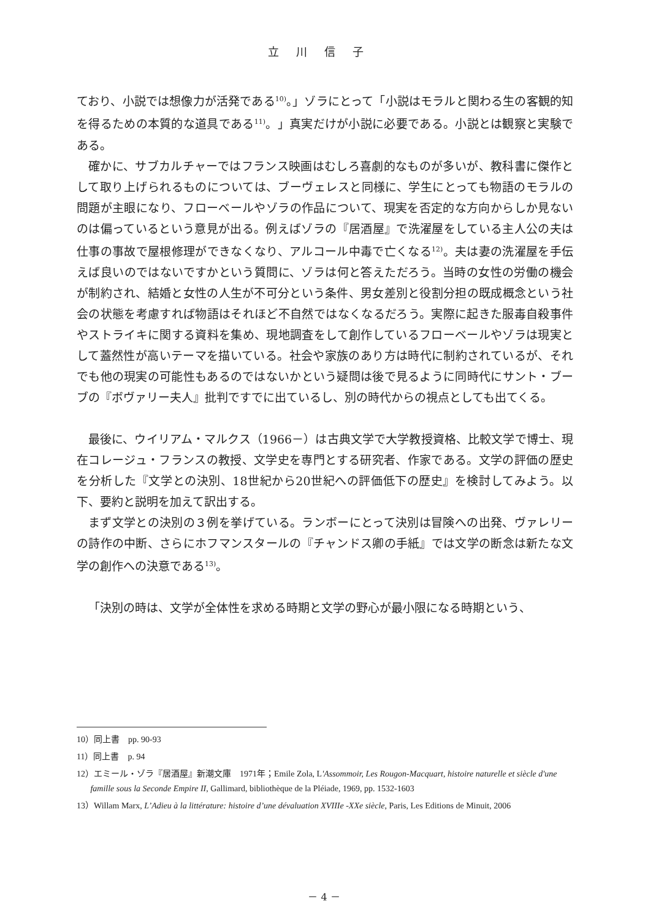立川信子
ており、小説では想像力が活発である<sup>10)</sup>。」ゾラにとって「小説はモラルと関わる生の客観的知を得るための本質的な道具である<sup>11)</sup>。」真実だけが小説に必要である。小説とは観察と実験である。
確かに、サブカルチャーではフランス映画はむしろ喜劇的なものが多いが、教科書に傑作として取り上げられるものについては、ブーヴェレスと同様に、学生にとっても物語のモラルの問題が主眼になり、フローベールやゾラの作品について、現実を否定的な方向からしか見ないのは偏っているという意見が出る。例えばゾラの『居酒屋』で洗濯屋をしている主人公の夫は仕事の事故で屋根修理ができなくなり、アルコール中毒で亡くなる<sup>12)</sup>。夫は妻の洗濯屋を手伝えば良いのではないですかという質問に、ゾラは何と答えただろう。当時の女性の労働の機会が制約され、結婚と女性の人生が不可分という条件、男女差別と役割分担の既成概念という社会の状態を考慮すれば物語はそれほど不自然ではなくなるだろう。実際に起きた服毒自殺事件やストライキに関する資料を集め、現地調査をして創作しているフローベールやゾラは現実として蓋然性が高いテーマを描いている。社会や家族のあり方は時代に制約されているが、それでも他の現実の可能性もあるのではないかという疑問は後で見るように同時代にサント・ブーブの『ボヴァリー夫人』批判ですでに出ているし、別の時代からの視点としても出てくる。
最後に、ウイリアム・マルクス（1966－）は古典文学で大学教授資格、比較文学で博士、現在コレージュ・フランスの教授、文学史を専門とする研究者、作家である。文学の評価の歴史を分析した『文学との決別、18世紀から20世紀への評価低下の歴史』を検討してみよう。以下、要約と説明を加えて訳出する。
まず文学との決別の３例を挙げている。ランボーにとって決別は冒険への出発、ヴァレリーの詩作の中断、さらにホフマンスタールの『チャンドス卿の手紙』では文学の断念は新たな文学の創作への決意である<sup>13)</sup>。
「決別の時は、文学が全体性を求める時期と文学の野心が最小限になる時期という、
10）同上書　pp. 90-93
11）同上書　p. 94
12）エミール・ゾラ『居酒屋』新潮文庫　1971年；Emile Zola, L'Assommoir, Les Rougon-Macquart, histoire naturelle et siècle d'une famille sous la Seconde Empire II, Gallimard, bibliothèque de la Pléiade, 1969, pp. 1532-1603
13）Willam Marx, L’Adieu à la littérature: histoire d’une dévaluation XVIIIe -XXe siècle, Paris, Les Editions de Minuit, 2006
－ 4 －